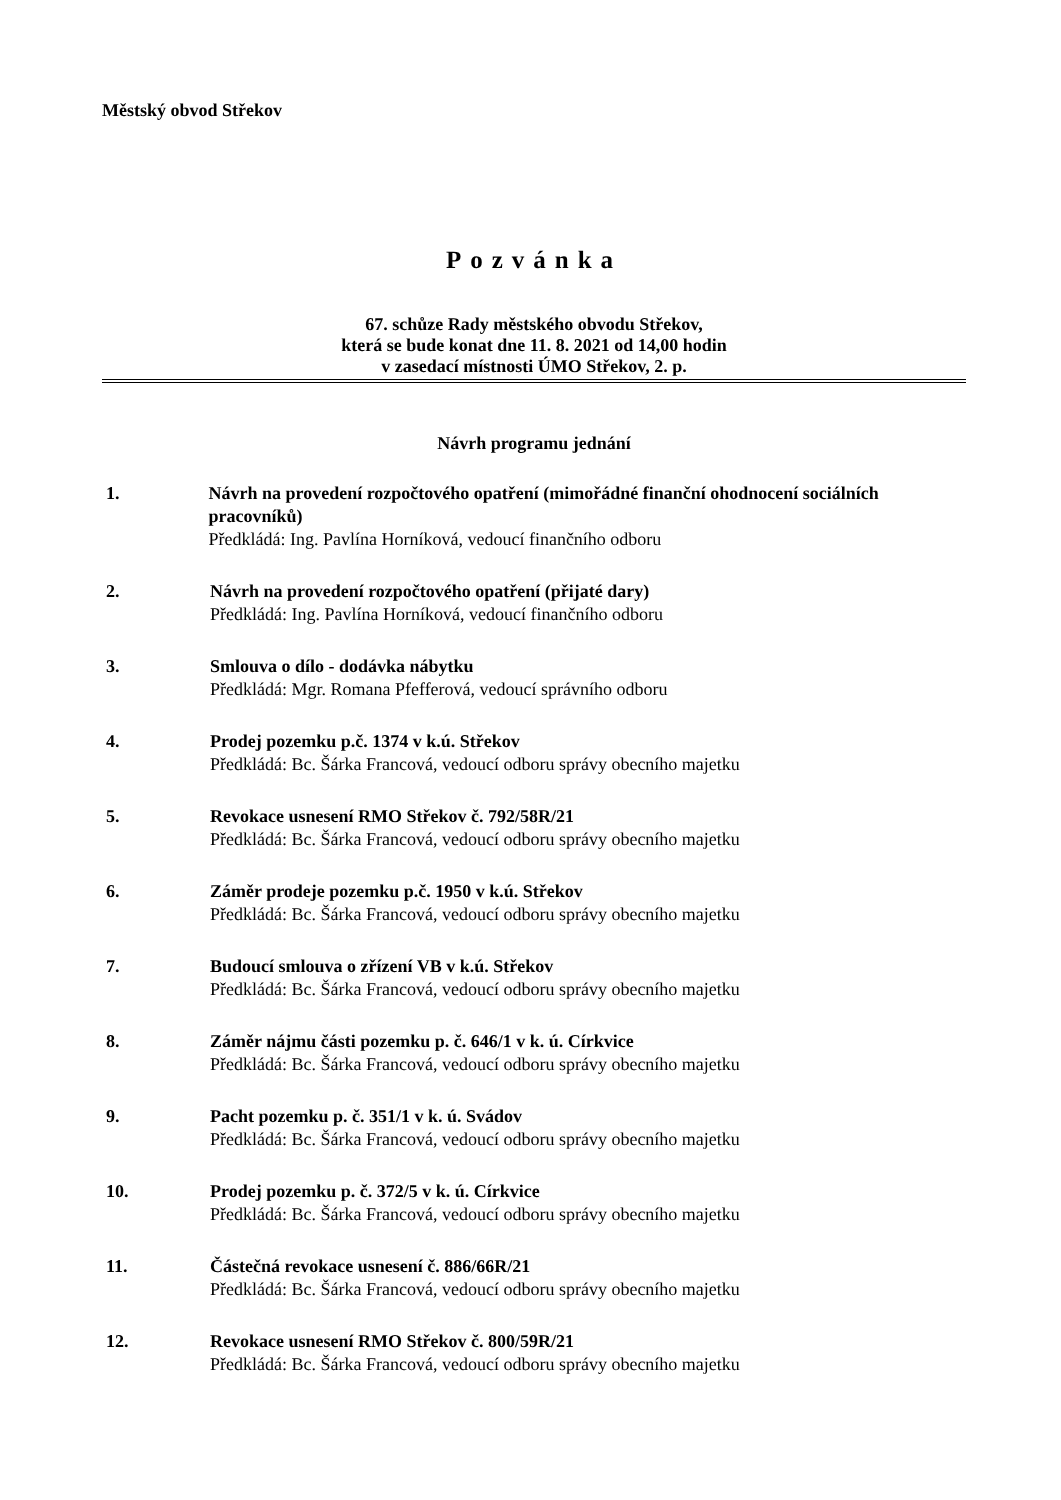Městský obvod Střekov
Pozvánka
67. schůze Rady městského obvodu Střekov,
která se bude konat dne 11. 8. 2021 od 14,00 hodin
v zasedací místnosti ÚMO Střekov, 2. p.
Návrh programu jednání
1. Návrh na provedení rozpočtového opatření (mimořádné finanční ohodnocení sociálních pracovníků)
Předkládá: Ing. Pavlína Horníková, vedoucí finančního odboru
2. Návrh na provedení rozpočtového opatření (přijaté dary)
Předkládá: Ing. Pavlína Horníková, vedoucí finančního odboru
3. Smlouva o dílo - dodávka nábytku
Předkládá: Mgr. Romana Pfefferová, vedoucí správního odboru
4. Prodej pozemku p.č. 1374 v k.ú. Střekov
Předkládá: Bc. Šárka Francová, vedoucí odboru správy obecního majetku
5. Revokace usnesení RMO Střekov č. 792/58R/21
Předkládá: Bc. Šárka Francová, vedoucí odboru správy obecního majetku
6. Záměr prodeje pozemku p.č. 1950 v k.ú. Střekov
Předkládá: Bc. Šárka Francová, vedoucí odboru správy obecního majetku
7. Budoucí smlouva o zřízení VB v k.ú. Střekov
Předkládá: Bc. Šárka Francová, vedoucí odboru správy obecního majetku
8. Záměr nájmu části pozemku p. č. 646/1 v k. ú. Církvice
Předkládá: Bc. Šárka Francová, vedoucí odboru správy obecního majetku
9. Pacht pozemku p. č. 351/1 v k. ú. Svádov
Předkládá: Bc. Šárka Francová, vedoucí odboru správy obecního majetku
10. Prodej pozemku p. č. 372/5 v k. ú. Církvice
Předkládá: Bc. Šárka Francová, vedoucí odboru správy obecního majetku
11. Částečná revokace usnesení č. 886/66R/21
Předkládá: Bc. Šárka Francová, vedoucí odboru správy obecního majetku
12. Revokace usnesení RMO Střekov č. 800/59R/21
Předkládá: Bc. Šárka Francová, vedoucí odboru správy obecního majetku